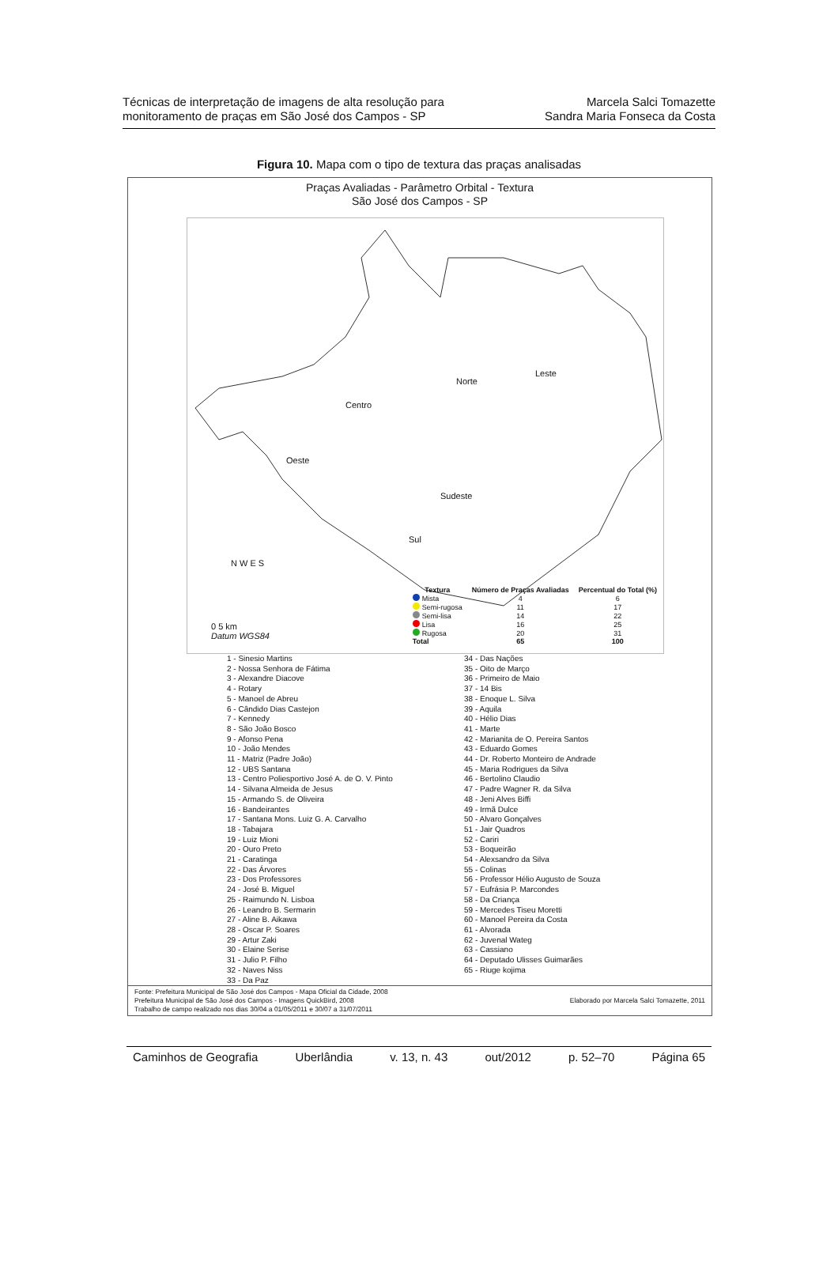Técnicas de interpretação de imagens de alta resolução para
monitoramento de praças em São José dos Campos - SP
Marcela Salci Tomazette
Sandra Maria Fonseca da Costa
Figura 10. Mapa com o tipo de textura das praças analisadas
Praças Avaliadas - Parâmetro Orbital - Textura
São José dos Campos - SP
Norte
Leste
Centro
Oeste
Sudeste
Sul
N W E S
0 5 km
Datum WGS84
| Textura | Número de Praças Avaliadas | Percentual do Total (%) |
| --- | --- | --- |
| Mista | 4 | 6 |
| Semi-rugosa | 11 | 17 |
| Semi-lisa | 14 | 22 |
| Lisa | 16 | 25 |
| Rugosa | 20 | 31 |
| Total | 65 | 100 |
1 - Sinesio Martins
2 - Nossa Senhora de Fátima
3 - Alexandre Diacove
4 - Rotary
5 - Manoel de Abreu
6 - Cândido Dias Castejon
7 - Kennedy
8 - São João Bosco
9 - Afonso Pena
10 - João Mendes
11 - Matriz (Padre João)
12 - UBS Santana
13 - Centro Poliesportivo José A. de O. V. Pinto
14 - Silvana Almeida de Jesus
15 - Armando S. de Oliveira
16 - Bandeirantes
17 - Santana Mons. Luiz G. A. Carvalho
18 - Tabajara
19 - Luiz Mioni
20 - Ouro Preto
21 - Caratinga
22 - Das Árvores
23 - Dos Professores
24 - José B. Miguel
25 - Raimundo N. Lisboa
26 - Leandro B. Sermarin
27 - Aline B. Aikawa
28 - Oscar P. Soares
29 - Artur Zaki
30 - Elaine Serise
31 - Julio P. Filho
32 - Naves Niss
33 - Da Paz
34 - Das Nações
35 - Oito de Março
36 - Primeiro de Maio
37 - 14 Bis
38 - Enoque L. Silva
39 - Aquila
40 - Hélio Dias
41 - Marte
42 - Marianita de O. Pereira Santos
43 - Eduardo Gomes
44 - Dr. Roberto Monteiro de Andrade
45 - Maria Rodrigues da Silva
46 - Bertolino Claudio
47 - Padre Wagner R. da Silva
48 - Jeni Alves Biffi
49 - Irmã Dulce
50 - Alvaro Gonçalves
51 - Jair Quadros
52 - Cariri
53 - Boqueirão
54 - Alexsandro da Silva
55 - Colinas
56 - Professor Hélio Augusto de Souza
57 - Eufrásia P. Marcondes
58 - Da Criança
59 - Mercedes Tiseu Moretti
60 - Manoel Pereira da Costa
61 - Alvorada
62 - Juvenal Wateg
63 - Cassiano
64 - Deputado Ulisses Guimarães
65 - Riuge kojima
Fonte: Prefeitura Municipal de São José dos Campos - Mapa Oficial da Cidade, 2008
Prefeitura Municipal de São José dos Campos - Imagens QuickBird, 2008
Trabalho de campo realizado nos dias 30/04 a 01/05/2011 e 30/07 a 31/07/2011
Elaborado por Marcela Salci Tomazette, 2011
Caminhos de Geografia Uberlândia v. 13, n. 43 out/2012 p. 52–70 Página 65